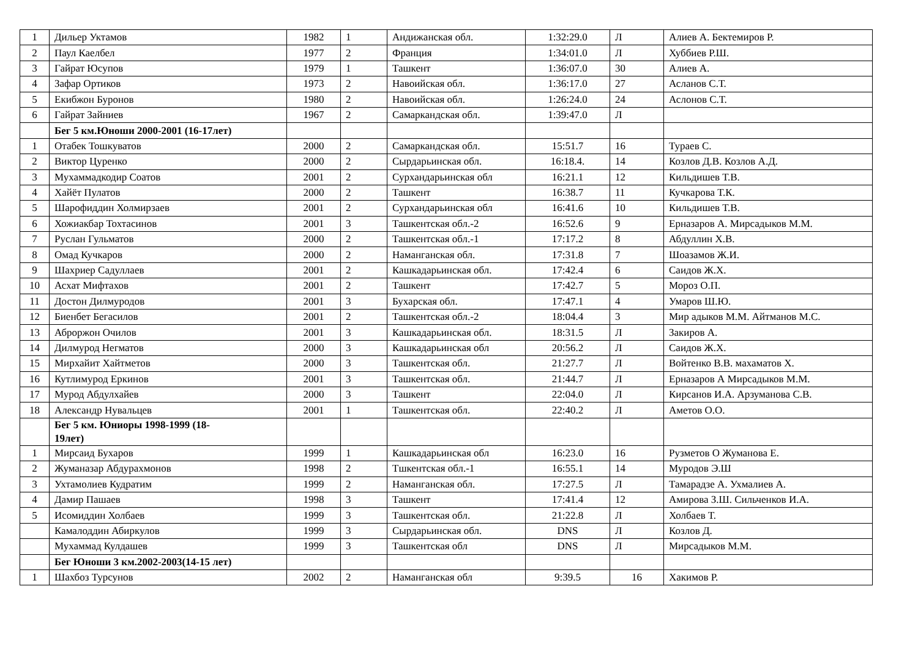| 1 | Дильер Уктамов | 1982 | 1 | Андижанская обл. | 1:32:29.0 | Л | Алиев А. Бектемиров Р. |
| 2 | Паул Каелбел | 1977 | 2 | Франция | 1:34:01.0 | Л | Хуббиев Р.Ш. |
| 3 | Гайрат Юсупов | 1979 | 1 | Ташкент | 1:36:07.0 | 30 | Алиев А. |
| 4 | Зафар Ортиков | 1973 | 2 | Навоийская обл. | 1:36:17.0 | 27 | Асланов С.Т. |
| 5 | Екибжон Буронов | 1980 | 2 | Навоийская обл. | 1:26:24.0 | 24 | Аслонов С.Т. |
| 6 | Гайрат Зайниев | 1967 | 2 | Самаркандская обл. | 1:39:47.0 | Л | |
| | Бег 5 км.Юноши 2000-2001 (16-17лет) | | | | | | |
| 1 | Отабек Тошкуватов | 2000 | 2 | Самаркандская обл. | 15:51.7 | 16 | Тураев С. |
| 2 | Виктор Цуренко | 2000 | 2 | Сырдарьинская обл. | 16:18.4. | 14 | Козлов Д.В. Козлов А.Д. |
| 3 | Мухаммадкодир Соатов | 2001 | 2 | Сурхандарьинская обл | 16:21.1 | 12 | Кильдишев Т.В. |
| 4 | Хайёт Пулатов | 2000 | 2 | Ташкент | 16:38.7 | 11 | Кучкарова Т.К. |
| 5 | Шарофиддин Холмирзаев | 2001 | 2 | Сурхандарьинская обл | 16:41.6 | 10 | Кильдишев Т.В. |
| 6 | Хожиакбар Тохтасинов | 2001 | 3 | Ташкентская обл.-2 | 16:52.6 | 9 | Ерназаров А. Мирсадыков М.М. |
| 7 | Руслан Гульматов | 2000 | 2 | Ташкентская обл.-1 | 17:17.2 | 8 | Абдуллин Х.В. |
| 8 | Омад Кучкаров | 2000 | 2 | Наманганская обл. | 17:31.8 | 7 | Шоазамов Ж.И. |
| 9 | Шахриер Садуллаев | 2001 | 2 | Кашкадарьинская обл. | 17:42.4 | 6 | Саидов Ж.Х. |
| 10 | Асхат Мифтахов | 2001 | 2 | Ташкент | 17:42.7 | 5 | Мороз О.П. |
| 11 | Достон Дилмуродов | 2001 | 3 | Бухарская обл. | 17:47.1 | 4 | Умаров Ш.Ю. |
| 12 | Биенбет Бегасилов | 2001 | 2 | Ташкентская обл.-2 | 18:04.4 | 3 | Мир адыков М.М. Айтманов М.С. |
| 13 | Аброржон Очилов | 2001 | 3 | Кашкадарьинская обл. | 18:31.5 | Л | Закиров А. |
| 14 | Дилмурод Негматов | 2000 | 3 | Кашкадарьинская обл | 20:56.2 | Л | Саидов Ж.Х. |
| 15 | Мирхайит Хайтметов | 2000 | 3 | Ташкентская обл. | 21:27.7 | Л | Войтенко В.В. махаматов Х. |
| 16 | Кутлимурод Еркинов | 2001 | 3 | Ташкентская обл. | 21:44.7 | Л | Ерназаров А Мирсадыков М.М. |
| 17 | Мурод Абдулхайев | 2000 | 3 | Ташкент | 22:04.0 | Л | Кирсанов И.А. Арзуманова С.В. |
| 18 | Александр Нувальцев | 2001 | 1 | Ташкентская обл. | 22:40.2 | Л | Аметов О.О. |
| | Бег 5 км. Юниоры 1998-1999 (18- 19лет) | | | | | | |
| 1 | Мирсаид Бухаров | 1999 | 1 | Кашкадарьинская обл | 16:23.0 | 16 | Рузметов О Жуманова Е. |
| 2 | Жуманазар Абдурахмонов | 1998 | 2 | Тшкентская обл.-1 | 16:55.1 | 14 | Муродов Э.Ш |
| 3 | Ухтамолиев Кудратим | 1999 | 2 | Наманганская обл. | 17:27.5 | Л | Тамарадзе А. Ухмалиев А. |
| 4 | Дамир Пашаев | 1998 | 3 | Ташкент | 17:41.4 | 12 | Амирова З.Ш. Сильченков И.А. |
| 5 | Исомиддин Холбаев | 1999 | 3 | Ташкентская обл. | 21:22.8 | Л | Холбаев Т. |
| | Камалоддин Абиркулов | 1999 | 3 | Сырдарьинская обл. | DNS | Л | Козлов Д. |
| | Мухаммад Кулдашев | 1999 | 3 | Ташкентская обл | DNS | Л | Мирсадыков М.М. |
| | Бег Юноши 3 км.2002-2003(14-15 лет) | | | | | | |
| 1 | Шахбоз Турсунов | 2002 | 2 | Наманганская обл | 9:39.5 | 16 | Хакимов Р. |